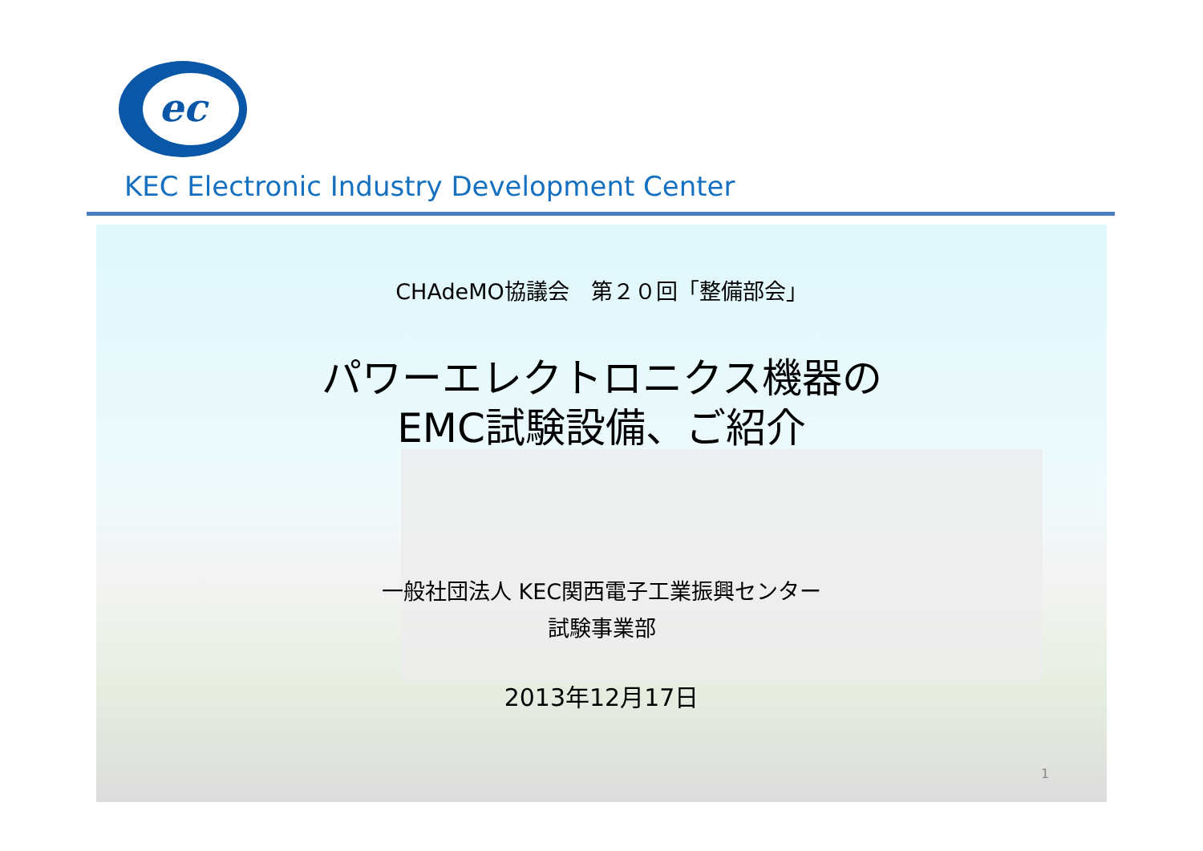ec
KEC Electronic Industry Development Center
CHAdeMO協議会　第２０回「整備部会」
パワーエレクトロニクス機器の
EMC試験設備、ご紹介
一般社団法人 KEC関西電子工業振興センター
試験事業部
2013年12月17日
1